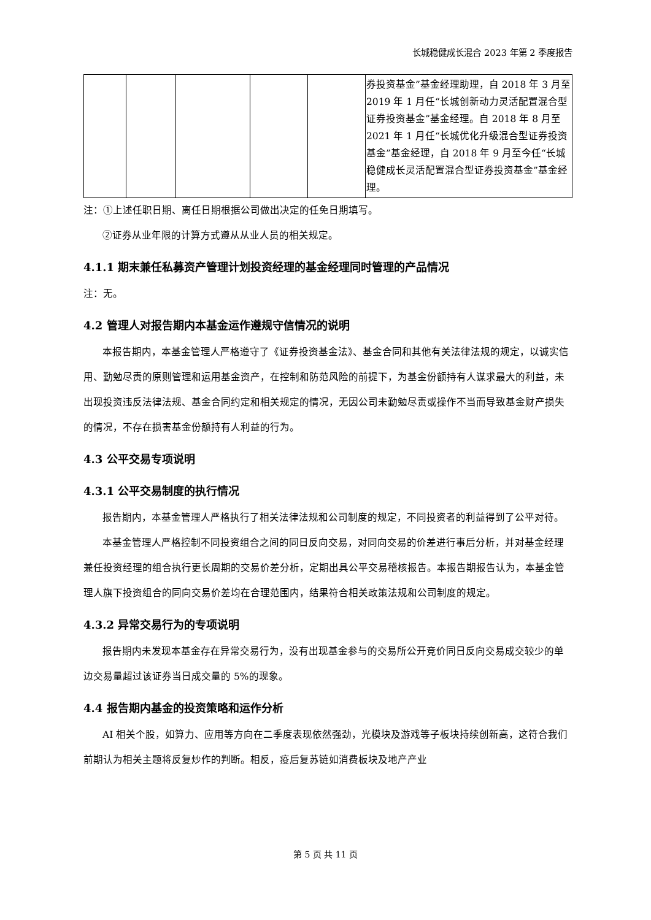长城稳健成长混合 2023 年第 2 季度报告
| | | | | | 券投资基金”基金经理助理，自 2018 年 3 月至 2019 年 1 月任“长城创新动力灵活配置混合型证券投资基金”基金经理。自 2018 年 8 月至 2021 年 1 月任“长城优化升级混合型证券投资基金”基金经理，自 2018 年 9 月至今任“长城稳健成长灵活配置混合型证券投资基金”基金经理。 |
注：①上述任职日期、离任日期根据公司做出决定的任免日期填写。
②证券从业年限的计算方式遵从从业人员的相关规定。
4.1.1 期末兼任私募资产管理计划投资经理的基金经理同时管理的产品情况
注：无。
4.2 管理人对报告期内本基金运作遵规守信情况的说明
本报告期内，本基金管理人严格遵守了《证券投资基金法》、基金合同和其他有关法律法规的规定，以诚实信用、勤勉尽责的原则管理和运用基金资产，在控制和防范风险的前提下，为基金份额持有人谋求最大的利益，未出现投资违反法律法规、基金合同约定和相关规定的情况，无因公司未勤勉尽责或操作不当而导致基金财产损失的情况，不存在损害基金份额持有人利益的行为。
4.3 公平交易专项说明
4.3.1 公平交易制度的执行情况
报告期内，本基金管理人严格执行了相关法律法规和公司制度的规定，不同投资者的利益得到了公平对待。
本基金管理人严格控制不同投资组合之间的同日反向交易，对同向交易的价差进行事后分析，并对基金经理兼任投资经理的组合执行更长周期的交易价差分析，定期出具公平交易稽核报告。本报告期报告认为，本基金管理人旗下投资组合的同向交易价差均在合理范围内，结果符合相关政策法规和公司制度的规定。
4.3.2 异常交易行为的专项说明
报告期内未发现本基金存在异常交易行为，没有出现基金参与的交易所公开竞价同日反向交易成交较少的单边交易量超过该证券当日成交量的 5%的现象。
4.4 报告期内基金的投资策略和运作分析
AI 相关个股，如算力、应用等方向在二季度表现依然强劲，光模块及游戏等子板块持续创新高，这符合我们前期认为相关主题将反复炒作的判断。相反，疫后复苏链如消费板块及地产产业
第 5 页 共 11 页